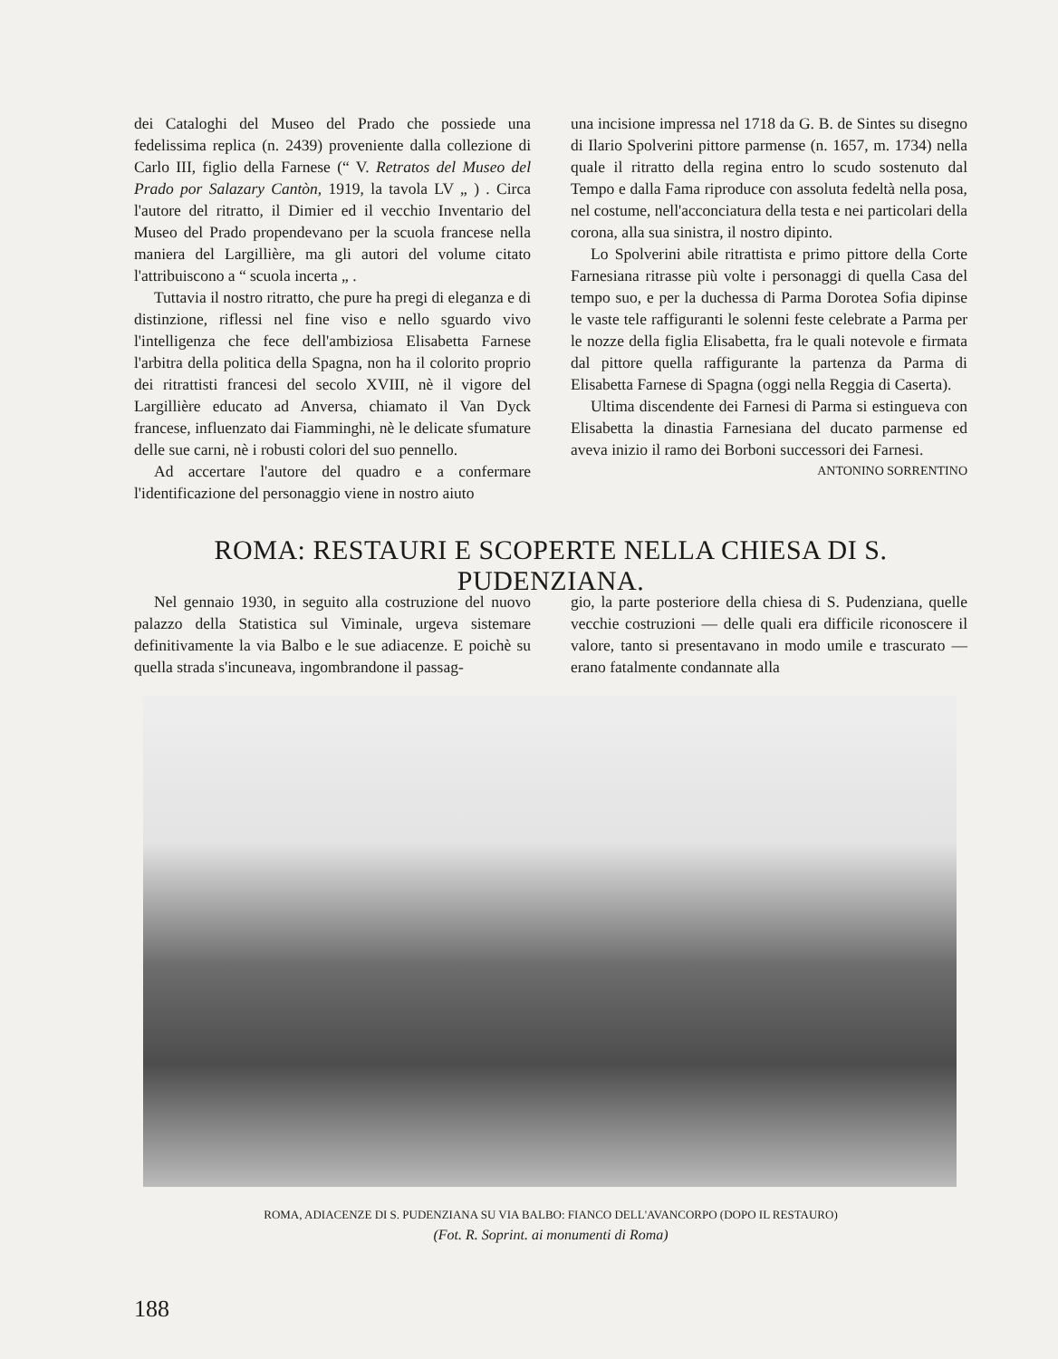dei Cataloghi del Museo del Prado che possiede una fedelissima replica (n. 2439) proveniente dalla collezione di Carlo III, figlio della Farnese (“ V. Retratos del Museo del Prado por Salazary Cantòn, 1919, la tavola LV „ ) . Circa l'autore del ritratto, il Dimier ed il vecchio Inventario del Museo del Prado propendevano per la scuola francese nella maniera del Largillière, ma gli autori del volume citato l'attribuiscono a “ scuola incerta „ .
Tuttavia il nostro ritratto, che pure ha pregi di eleganza e di distinzione, riflessi nel fine viso e nello sguardo vivo l'intelligenza che fece dell'ambiziosa Elisabetta Farnese l'arbitra della politica della Spagna, non ha il colorito proprio dei ritrattisti francesi del secolo XVIII, nè il vigore del Largillière educato ad Anversa, chiamato il Van Dyck francese, influenzato dai Fiamminghi, nè le delicate sfumature delle sue carni, nè i robusti colori del suo pennello.
Ad accertare l'autore del quadro e a confermare l'identificazione del personaggio viene in nostro aiuto
una incisione impressa nel 1718 da G. B. de Sintes su disegno di Ilario Spolverini pittore parmense (n. 1657, m. 1734) nella quale il ritratto della regina entro lo scudo sostenuto dal Tempo e dalla Fama riproduce con assoluta fedeltà nella posa, nel costume, nell'acconciatura della testa e nei particolari della corona, alla sua sinistra, il nostro dipinto.
Lo Spolverini abile ritrattista e primo pittore della Corte Farnesiana ritrasse più volte i personaggi di quella Casa del tempo suo, e per la duchessa di Parma Dorotea Sofia dipinse le vaste tele raffiguranti le solenni feste celebrate a Parma per le nozze della figlia Elisabetta, fra le quali notevole e firmata dal pittore quella raffigurante la partenza da Parma di Elisabetta Farnese di Spagna (oggi nella Reggia di Caserta).
Ultima discendente dei Farnesi di Parma si estingueva con Elisabetta la dinastia Farnesiana del ducato parmense ed aveva inizio il ramo dei Borboni successori dei Farnesi.
ANTONINO SORRENTINO
ROMA: RESTAURI E SCOPERTE NELLA CHIESA DI S. PUDENZIANA.
Nel gennaio 1930, in seguito alla costruzione del nuovo palazzo della Statistica sul Viminale, urgeva sistemare definitivamente la via Balbo e le sue adiacenze. E poichè su quella strada s'incuneava, ingombrandone il passag-
gio, la parte posteriore della chiesa di S. Pudenziana, quelle vecchie costruzioni — delle quali era difficile riconoscere il valore, tanto si presentavano in modo umile e trascurato — erano fatalmente condannate alla
ROMA, ADIACENZE DI S. PUDENZIANA SU VIA BALBO: FIANCO DELL'AVANCORPO (DOPO IL RESTAURO)
(Fot. R. Soprint. ai monumenti di Roma)
188